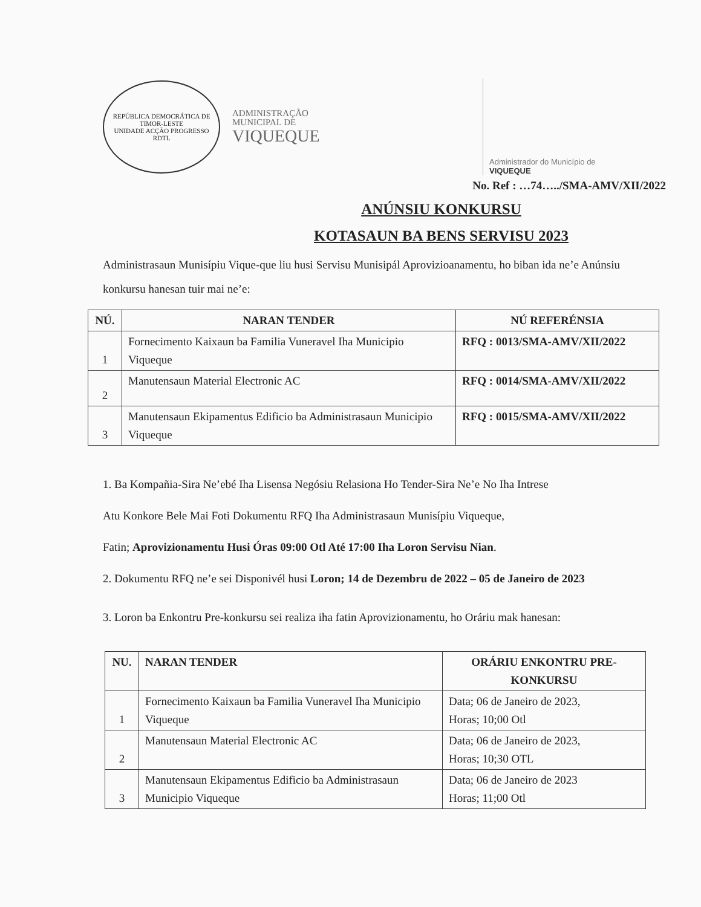REPÚBLICA DEMOCRÁTICA DE TIMOR-LESTE
UNIDADE ACÇÃO PROGRESSO
RDTL
ADMINISTRAÇÃO
MUNICIPAL DE
VIQUEQUE
Administrador do Município de
VIQUEQUE
No. Ref : …74…../SMA-AMV/XII/2022
ANÚNSIU KONKURSU
KOTASAUN BA BENS SERVISU 2023
Administrasaun Munisípiu Vique-que liu husi Servisu Munisipál Aprovizioanamentu, ho biban ida ne’e Anúnsiu konkursu hanesan tuir mai ne’e:
| NÚ. | NARAN TENDER | NÚ REFERÉNSIA |
| --- | --- | --- |
| 1 | Fornecimento Kaixaun ba Familia Vuneravel Iha Municipio Viqueque | RFQ : 0013/SMA-AMV/XII/2022 |
| 2 | Manutensaun Material Electronic AC | RFQ : 0014/SMA-AMV/XII/2022 |
| 3 | Manutensaun Ekipamentus Edificio ba Administrasaun Municipio Viqueque | RFQ : 0015/SMA-AMV/XII/2022 |
1. Ba Kompañia-Sira Ne’ebé Iha Lisensa Negósiu Relasiona Ho Tender-Sira Ne’e No Iha Intrese
Atu Konkore Bele Mai Foti Dokumentu RFQ Iha Administrasaun Munisípiu Viqueque,
Fatin; Aprovizionamentu Husi Óras 09:00 Otl Até 17:00 Iha Loron Servisu Nian.
2. Dokumentu RFQ ne’e sei Disponivél husi Loron; 14 de Dezembru de 2022 – 05 de Janeiro de 2023
3. Loron ba Enkontru Pre-konkursu sei realiza iha fatin Aprovizionamentu, ho Oráriu mak hanesan:
| NU. | NARAN TENDER | ORÁRIU ENKONTRU PRE-KONKURSU |
| --- | --- | --- |
| 1 | Fornecimento Kaixaun ba Familia Vuneravel Iha Municipio Viqueque | Data; 06 de Janeiro de 2023, Horas; 10;00 Otl |
| 2 | Manutensaun Material Electronic AC | Data; 06 de Janeiro de 2023, Horas; 10;30 OTL |
| 3 | Manutensaun Ekipamentus Edificio ba Administrasaun Municipio Viqueque | Data; 06 de Janeiro de 2023 Horas; 11;00 Otl |